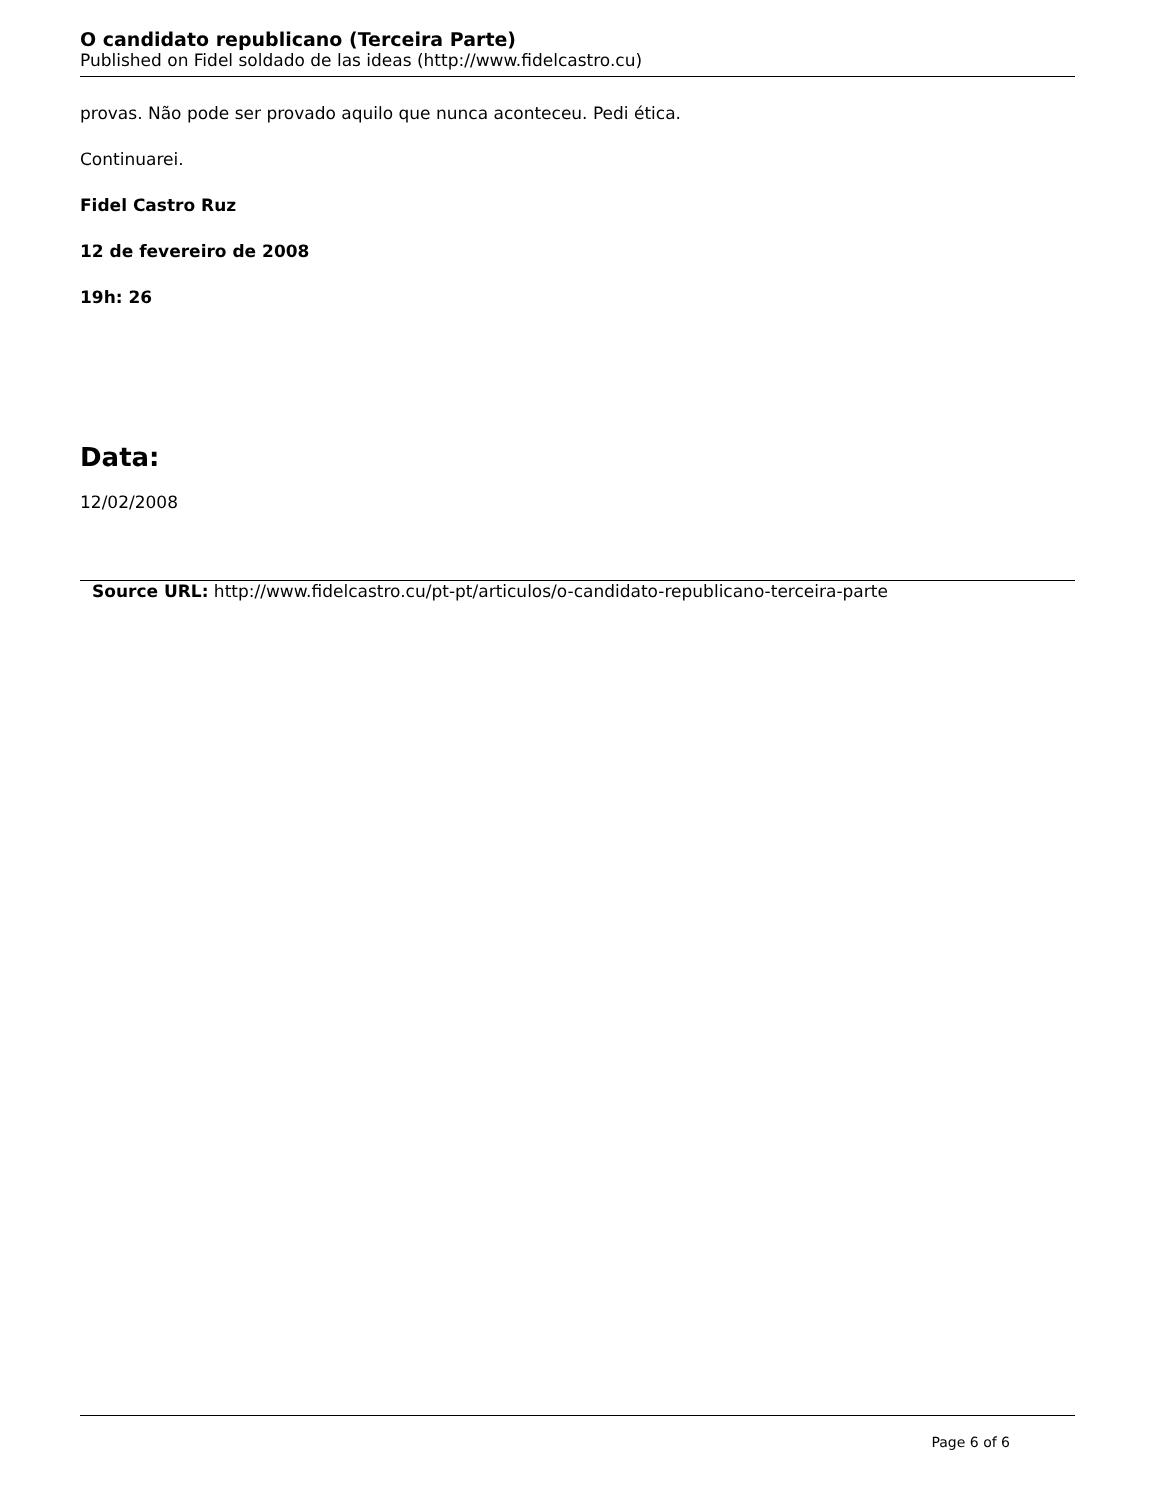O candidato republicano (Terceira Parte)
Published on Fidel soldado de las ideas (http://www.fidelcastro.cu)
provas. Não pode ser provado aquilo que nunca aconteceu. Pedi ética.
Continuarei.
Fidel Castro Ruz
12 de fevereiro de 2008
19h: 26
Data:
12/02/2008
Source URL: http://www.fidelcastro.cu/pt-pt/articulos/o-candidato-republicano-terceira-parte
Page 6 of 6